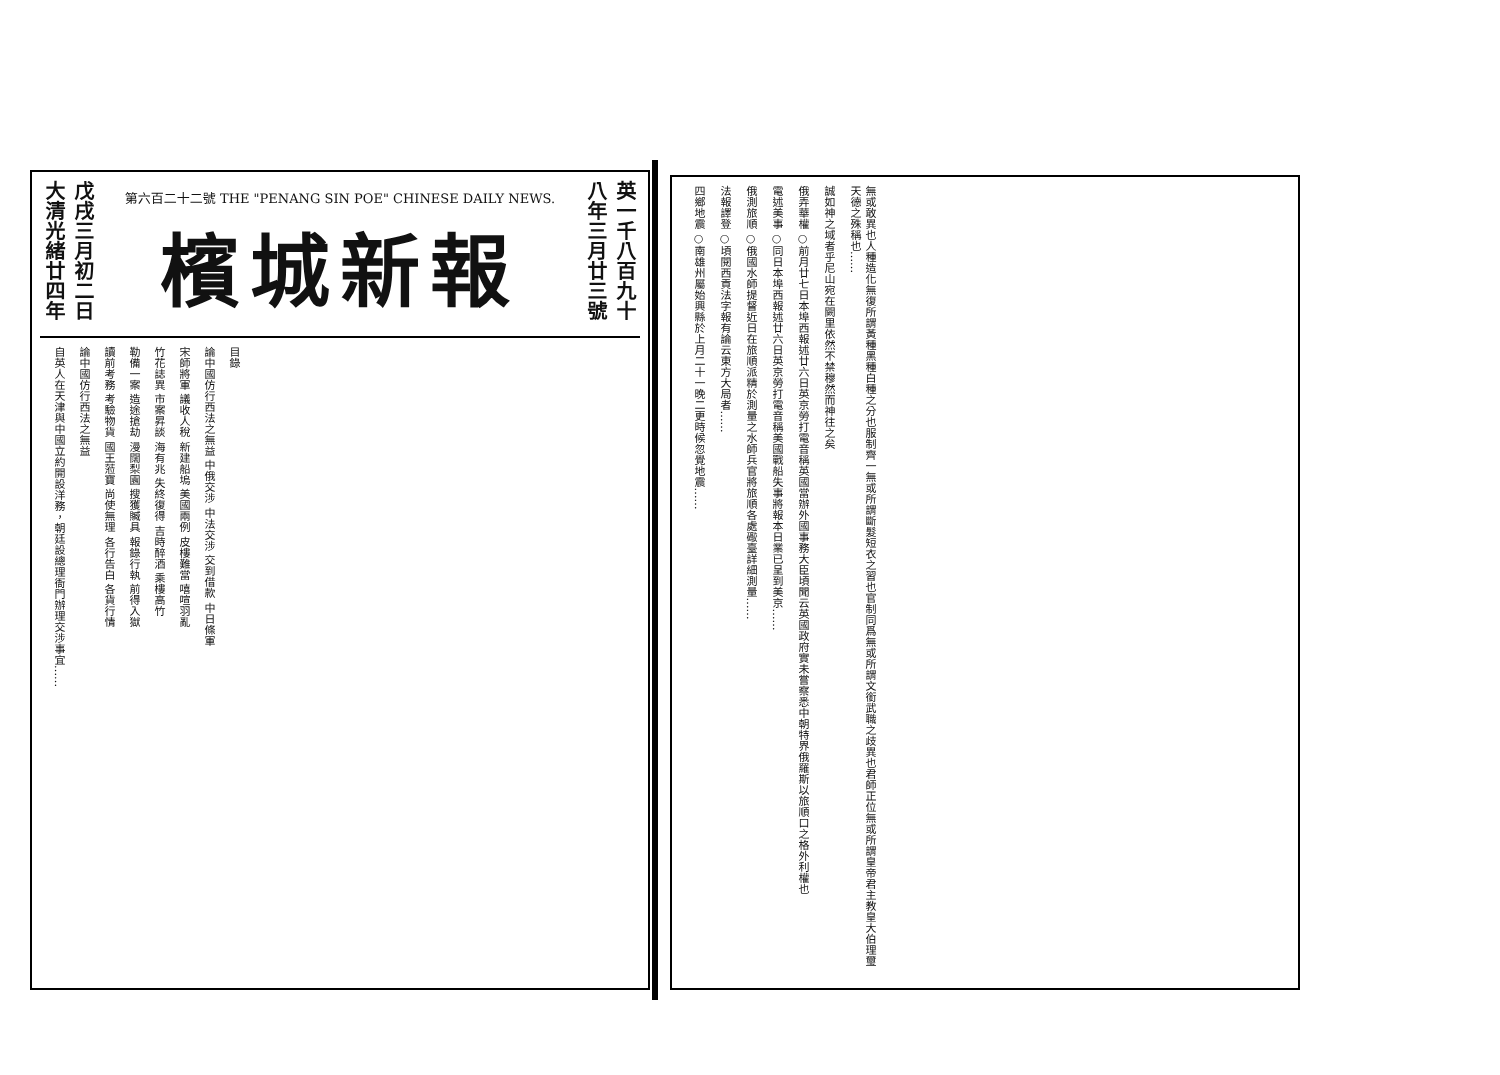戊戌三月初二日 大清光緒廿四年
第六百二十二號 THE "PENANG SIN POE" CHINESE DAILY NEWS.
檳城新報
英一千八百九十八年三月廿三號
目錄
論中國仿行西法之無益 中俄交涉 中法交涉 交到借款 中日條軍
宋師將軍 議收人稅 新建船塢 美國兩例 皮樓難當 嘻喧羽亂
竹花誌異 市案昇談 海有兆 失終復得 吉時醉酒 乘樓高竹
勒備一案 造途搶劫 漫闊梨園 搜獲贓具 報錄行執 前得入獄
讀前考務 考驗物貨 國王蒞寶 尚使無理 各行告白 各貨行情
論中國仿行西法之無益
自英人在天津與中國立約開設洋務，朝廷設總理衙門辦理交涉事宜……
無或敢異也人種造化無復所謂黃種黑種白種之分也服制齊一無或所謂斷髮短衣之習也官制同爲無或所謂文銜武職之歧異也君師正位無或所謂皇帝君主教皇大伯理璽天德之殊稱也……
誠如神之域者乎尼山宛在闕里依然不禁穆然而神往之矣
俄弄華權 ○前月廿七日本埠西報述廿六日英京勞打電音稱英國當辦外國事務大臣頃聞云英國政府實未嘗察悉中朝特界俄羅斯以旅順口之格外利權也
電述美事 ○同日本埠西報述廿六日英京勞打電音稱美國戰船失事將報本日業已呈到美京……
俄測旅順 ○俄國水師提督近日在旅順派精於測量之水師兵官將旅順各處礮臺詳細測量……
法報譯登 ○頃閱西貢法字報有論云東方大局者……
四鄉地震 ○南雄州屬始興縣於上月二十一晚二更時候忽覺地震……